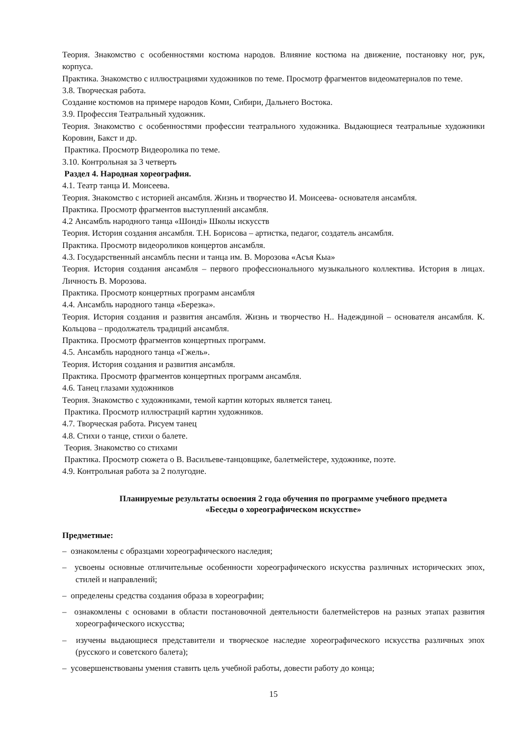Теория. Знакомство с особенностями костюма народов. Влияние костюма на движение, постановку ног, рук, корпуса.
Практика. Знакомство с иллюстрациями художников по теме. Просмотр фрагментов видеоматериалов по теме.
3.8. Творческая работа.
Создание костюмов на примере народов Коми, Сибири, Дальнего Востока.
3.9. Профессия Театральный художник.
Теория. Знакомство с особенностями профессии театрального художника. Выдающиеся театральные художники Коровин, Бакст и др.
Практика. Просмотр Видеоролика по теме.
3.10. Контрольная за 3 четверть
Раздел 4. Народная хореография.
4.1. Театр танца И. Моисеева.
Теория. Знакомство с историей ансамбля. Жизнь и творчество И. Моисеева- основателя ансамбля.
Практика. Просмотр фрагментов выступлений ансамбля.
4.2 Ансамбль народного танца «Шондi» Школы искусств
Теория. История создания ансамбля. Т.Н. Борисова – артистка, педагог, создатель ансамбля.
Практика. Просмотр видеороликов концертов ансамбля.
4.3. Государственный ансамбль песни и танца им. В. Морозова «Асъя Кыа»
Теория. История создания ансамбля – первого профессионального музыкального коллектива. История в лицах. Личность В. Морозова.
Практика. Просмотр концертных программ ансамбля
4.4. Ансамбль народного танца «Березка».
Теория. История создания и развития ансамбля. Жизнь и творчество Н.. Надеждиной – основателя ансамбля. К. Кольцова – продолжатель традиций ансамбля.
Практика. Просмотр фрагментов концертных программ.
4.5. Ансамбль народного танца «Гжель».
Теория. История создания и развития ансамбля.
Практика. Просмотр фрагментов концертных программ ансамбля.
4.6. Танец глазами художников
Теория. Знакомство с художниками, темой картин которых является танец.
Практика. Просмотр иллюстраций картин художников.
4.7. Творческая работа. Рисуем танец
4.8. Стихи о танце, стихи о балете.
Теория. Знакомство со стихами
Практика. Просмотр сюжета о В. Васильеве-танцовщике, балетмейстере, художнике, поэте.
4.9. Контрольная работа за 2 полугодие.
Планируемые результаты освоения 2 года обучения по программе учебного предмета
«Беседы о хореографическом искусстве»
Предметные:
– ознакомлены с образцами хореографического наследия;
– усвоены основные отличительные особенности хореографического искусства различных исторических эпох, стилей и направлений;
– определены средства создания образа в хореографии;
– ознакомлены с основами в области постановочной деятельности балетмейстеров на разных этапах развития хореографического искусства;
– изучены выдающиеся представители и творческое наследие хореографического искусства различных эпох (русского и советского балета);
– усовершенствованы умения ставить цель учебной работы, довести работу до конца;
15